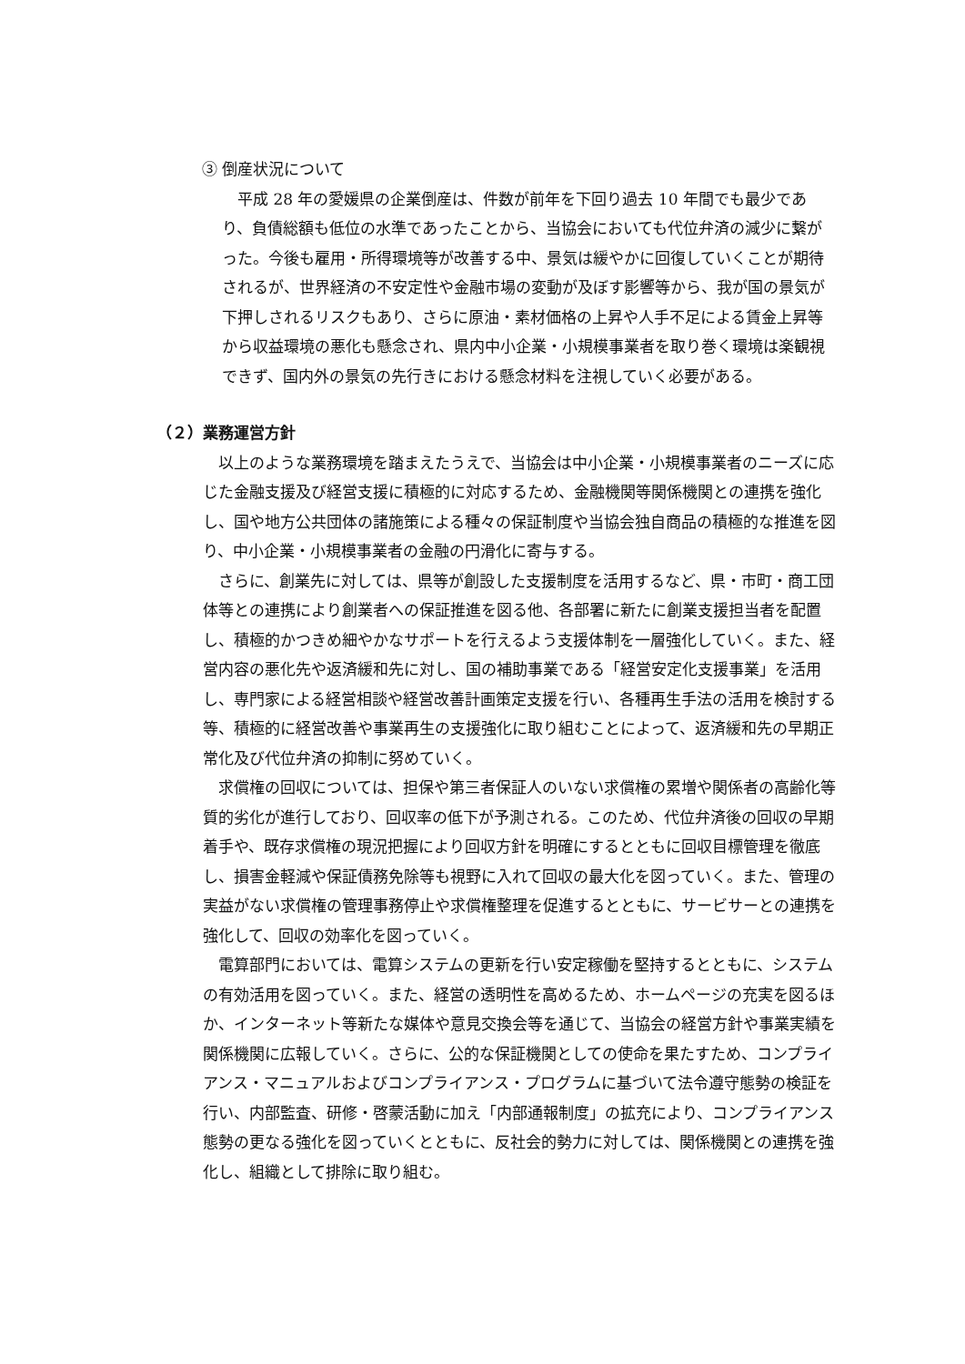③ 倒産状況について
平成 28 年の愛媛県の企業倒産は、件数が前年を下回り過去 10 年間でも最少であり、負債総額も低位の水準であったことから、当協会においても代位弁済の減少に繋がった。今後も雇用・所得環境等が改善する中、景気は緩やかに回復していくことが期待されるが、世界経済の不安定性や金融市場の変動が及ぼす影響等から、我が国の景気が下押しされるリスクもあり、さらに原油・素材価格の上昇や人手不足による賃金上昇等から収益環境の悪化も懸念され、県内中小企業・小規模事業者を取り巻く環境は楽観視できず、国内外の景気の先行きにおける懸念材料を注視していく必要がある。
（２）業務運営方針
以上のような業務環境を踏まえたうえで、当協会は中小企業・小規模事業者のニーズに応じた金融支援及び経営支援に積極的に対応するため、金融機関等関係機関との連携を強化し、国や地方公共団体の諸施策による種々の保証制度や当協会独自商品の積極的な推進を図り、中小企業・小規模事業者の金融の円滑化に寄与する。
さらに、創業先に対しては、県等が創設した支援制度を活用するなど、県・市町・商工団体等との連携により創業者への保証推進を図る他、各部署に新たに創業支援担当者を配置し、積極的かつきめ細やかなサポートを行えるよう支援体制を一層強化していく。また、経営内容の悪化先や返済緩和先に対し、国の補助事業である「経営安定化支援事業」を活用し、専門家による経営相談や経営改善計画策定支援を行い、各種再生手法の活用を検討する等、積極的に経営改善や事業再生の支援強化に取り組むことによって、返済緩和先の早期正常化及び代位弁済の抑制に努めていく。
求償権の回収については、担保や第三者保証人のいない求償権の累増や関係者の高齢化等質的劣化が進行しており、回収率の低下が予測される。このため、代位弁済後の回収の早期着手や、既存求償権の現況把握により回収方針を明確にするとともに回収目標管理を徹底し、損害金軽減や保証債務免除等も視野に入れて回収の最大化を図っていく。また、管理の実益がない求償権の管理事務停止や求償権整理を促進するとともに、サービサーとの連携を強化して、回収の効率化を図っていく。
電算部門においては、電算システムの更新を行い安定稼働を堅持するとともに、システムの有効活用を図っていく。また、経営の透明性を高めるため、ホームページの充実を図るほか、インターネット等新たな媒体や意見交換会等を通じて、当協会の経営方針や事業実績を関係機関に広報していく。さらに、公的な保証機関としての使命を果たすため、コンプライアンス・マニュアルおよびコンプライアンス・プログラムに基づいて法令遵守態勢の検証を行い、内部監査、研修・啓蒙活動に加え「内部通報制度」の拡充により、コンプライアンス態勢の更なる強化を図っていくとともに、反社会的勢力に対しては、関係機関との連携を強化し、組織として排除に取り組む。